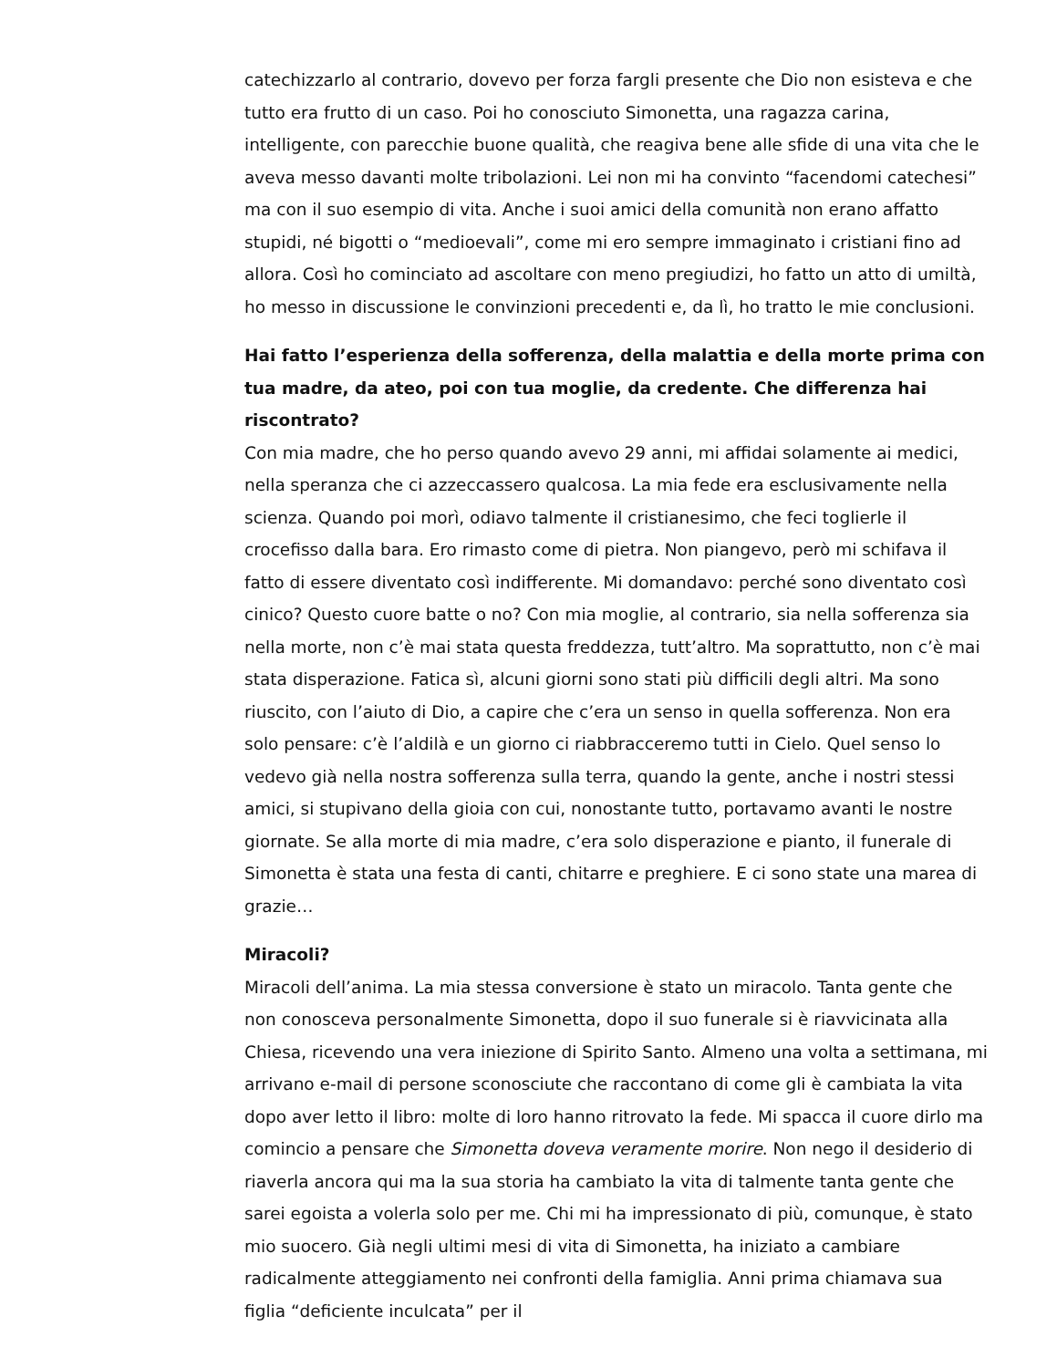catechizzarlo al contrario, dovevo per forza fargli presente che Dio non esisteva e che tutto era frutto di un caso. Poi ho conosciuto Simonetta, una ragazza carina, intelligente, con parecchie buone qualità, che reagiva bene alle sfide di una vita che le aveva messo davanti molte tribolazioni. Lei non mi ha convinto “facendomi catechesi” ma con il suo esempio di vita. Anche i suoi amici della comunità non erano affatto stupidi, né bigotti o “medioevali”, come mi ero sempre immaginato i cristiani fino ad allora. Così ho cominciato ad ascoltare con meno pregiudizi, ho fatto un atto di umiltà, ho messo in discussione le convinzioni precedenti e, da lì, ho tratto le mie conclusioni.
Hai fatto l’esperienza della sofferenza, della malattia e della morte prima con tua madre, da ateo, poi con tua moglie, da credente. Che differenza hai riscontrato?
Con mia madre, che ho perso quando avevo 29 anni, mi affidai solamente ai medici, nella speranza che ci azzeccassero qualcosa. La mia fede era esclusivamente nella scienza. Quando poi morì, odiavo talmente il cristianesimo, che feci toglierle il crocefisso dalla bara. Ero rimasto come di pietra. Non piangevo, però mi schifava il fatto di essere diventato così indifferente. Mi domandavo: perché sono diventato così cinico? Questo cuore batte o no? Con mia moglie, al contrario, sia nella sofferenza sia nella morte, non c’è mai stata questa freddezza, tutt’altro. Ma soprattutto, non c’è mai stata disperazione. Fatica sì, alcuni giorni sono stati più difficili degli altri. Ma sono riuscito, con l’aiuto di Dio, a capire che c’era un senso in quella sofferenza. Non era solo pensare: c’è l’aldilà e un giorno ci riabbracceremo tutti in Cielo. Quel senso lo vedevo già nella nostra sofferenza sulla terra, quando la gente, anche i nostri stessi amici, si stupivano della gioia con cui, nonostante tutto, portavamo avanti le nostre giornate. Se alla morte di mia madre, c’era solo disperazione e pianto, il funerale di Simonetta è stata una festa di canti, chitarre e preghiere. E ci sono state una marea di grazie…
Miracoli?
Miracoli dell’anima. La mia stessa conversione è stato un miracolo. Tanta gente che non conosceva personalmente Simonetta, dopo il suo funerale si è riavvicinata alla Chiesa, ricevendo una vera iniezione di Spirito Santo. Almeno una volta a settimana, mi arrivano e-mail di persone sconosciute che raccontano di come gli è cambiata la vita dopo aver letto il libro: molte di loro hanno ritrovato la fede. Mi spacca il cuore dirlo ma comincio a pensare che Simonetta doveva veramente morire. Non nego il desiderio di riaverla ancora qui ma la sua storia ha cambiato la vita di talmente tanta gente che sarei egoista a volerla solo per me. Chi mi ha impressionato di più, comunque, è stato mio suocero. Già negli ultimi mesi di vita di Simonetta, ha iniziato a cambiare radicalmente atteggiamento nei confronti della famiglia. Anni prima chiamava sua figlia “deficiente inculcata” per il